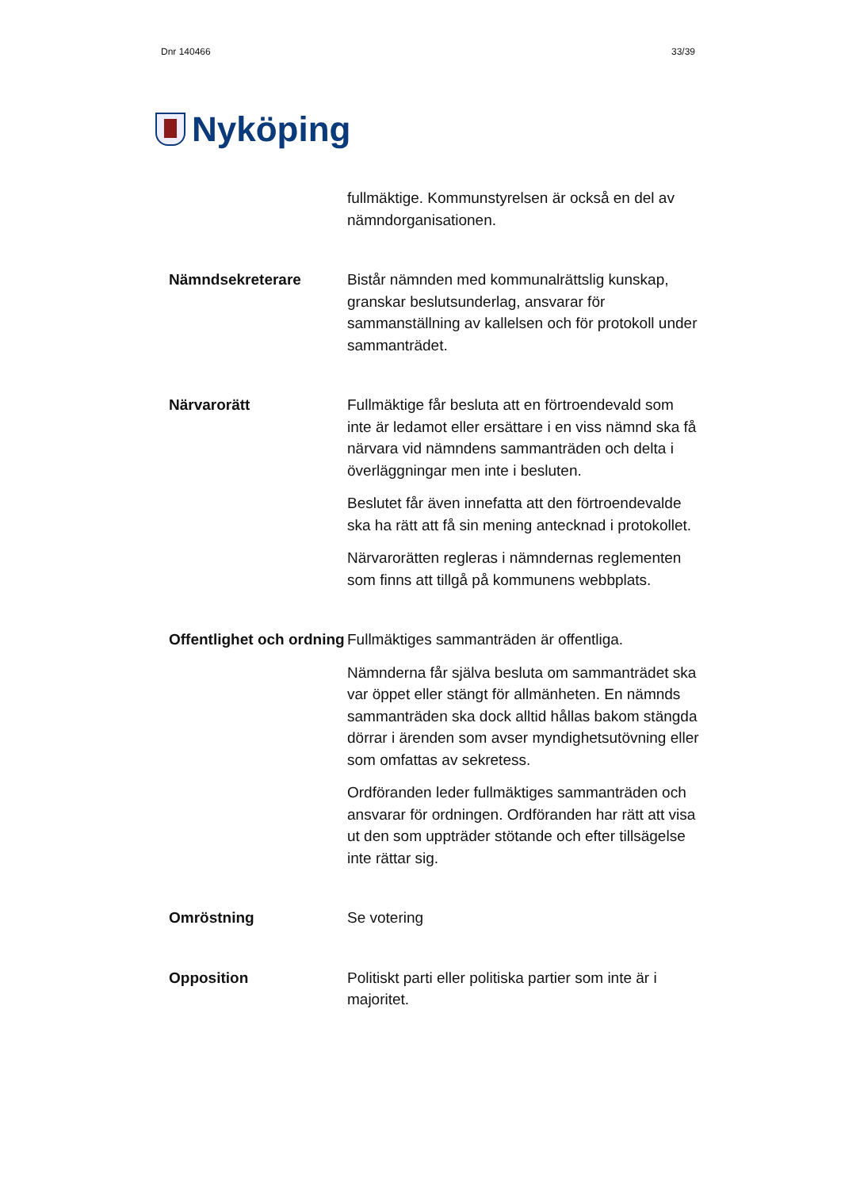Dnr 140466 33/39
Nyköping
fullmäktige. Kommunstyrelsen är också en del av nämndorganisationen.
Nämndsekreterare
Bistår nämnden med kommunalrättslig kunskap, granskar beslutsunderlag, ansvarar för sammanställning av kallelsen och för protokoll under sammanträdet.
Närvarorätt
Fullmäktige får besluta att en förtroendevald som inte är ledamot eller ersättare i en viss nämnd ska få närvara vid nämndens sammanträden och delta i överläggningar men inte i besluten.
Beslutet får även innefatta att den förtroendevalde ska ha rätt att få sin mening antecknad i protokollet.
Närvarorätten regleras i nämndernas reglementen som finns att tillgå på kommunens webbplats.
Offentlighet och ordning
Fullmäktiges sammanträden är offentliga.
Nämnderna får själva besluta om sammanträdet ska var öppet eller stängt för allmänheten. En nämnds sammanträden ska dock alltid hållas bakom stängda dörrar i ärenden som avser myndighetsutövning eller som omfattas av sekretess.
Ordföranden leder fullmäktiges sammanträden och ansvarar för ordningen. Ordföranden har rätt att visa ut den som uppträder stötande och efter tillsägelse inte rättar sig.
Omröstning
Se votering
Opposition
Politiskt parti eller politiska partier som inte är i majoritet.